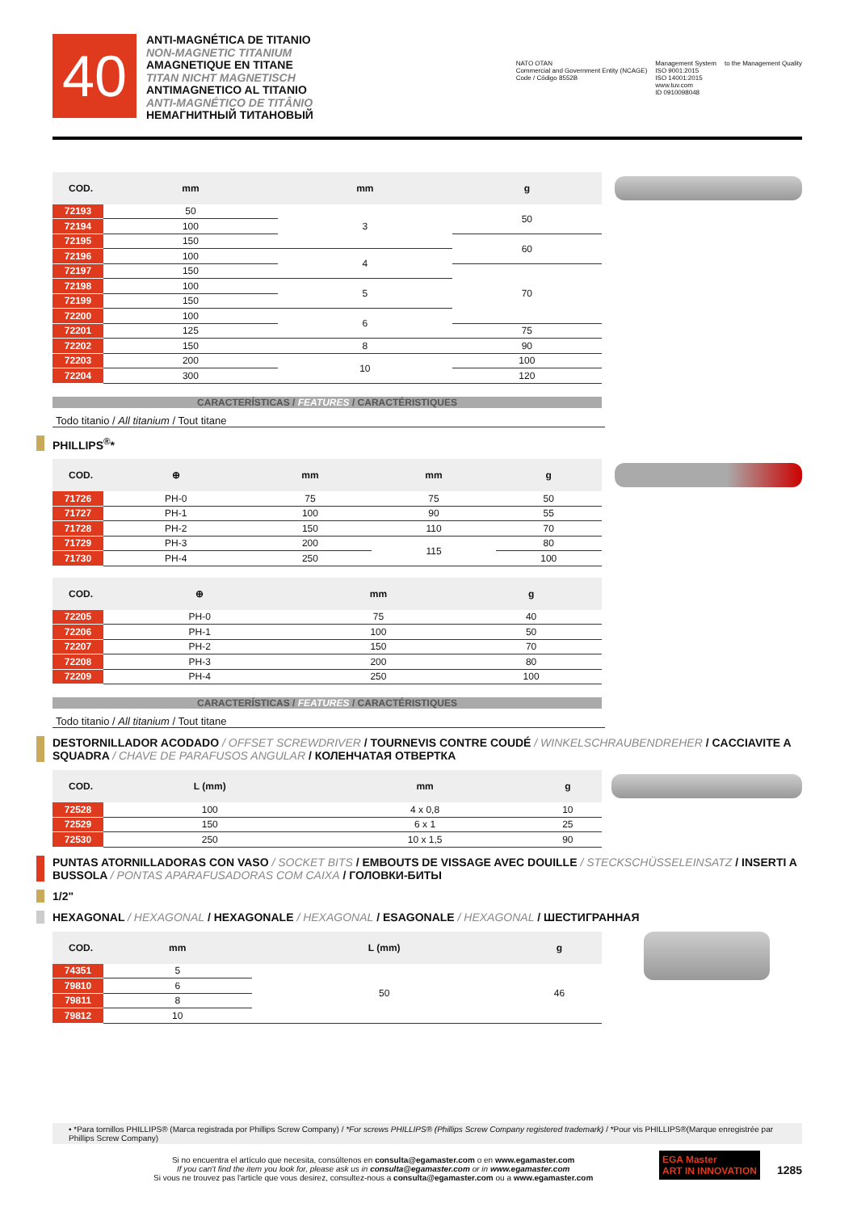40
ANTI-MAGNÉTICA DE TITANIO
NON-MAGNETIC TITANIUM
AMAGNETIQUE EN TITANE
TITAN NICHT MAGNETISCH
ANTIMAGNETICO AL TITANIO
ANTI-MAGNÉTICO DE TITÂNIO
НЕМАГНИТНЫЙ ТИТАНОВЫЙ
NATO OTAN
Commercial and Government Entity (NCAGE)
Code / Código 8552B
Management System
ISO 9001:2015
ISO 14001:2015
www.tuv.com
ID 0910098048
to the Management Quality
| COD. | mm | mm | g |
| --- | --- | --- | --- |
| 72193 | 50 | 3 | 50 |
| 72194 | 100 | | |
| 72195 | 150 | | 60 |
| 72196 | 100 | 4 | |
| 72197 | 150 | | 70 |
| 72198 | 100 | 5 | |
| 72199 | 150 | | |
| 72200 | 100 | 6 | |
| 72201 | 125 | | 75 |
| 72202 | 150 | 8 | 90 |
| 72203 | 200 | 10 | 100 |
| 72204 | 300 | | 120 |
CARACTERÍSTICAS / FEATURES / CARACTÉRISTIQUES
Todo titanio / All titanium / Tout titane
PHILLIPS<sup>®</sup>*
| COD. | ⊕ | mm | mm | g |
| --- | --- | --- | --- | --- |
| 71726 | PH-0 | 75 | 75 | 50 |
| 71727 | PH-1 | 100 | 90 | 55 |
| 71728 | PH-2 | 150 | 110 | 70 |
| 71729 | PH-3 | 200 | 115 | 80 |
| 71730 | PH-4 | 250 | | 100 |
| COD. | ⊕ | mm | g |
| --- | --- | --- | --- |
| 72205 | PH-0 | 75 | 40 |
| 72206 | PH-1 | 100 | 50 |
| 72207 | PH-2 | 150 | 70 |
| 72208 | PH-3 | 200 | 80 |
| 72209 | PH-4 | 250 | 100 |
CARACTERÍSTICAS / FEATURES / CARACTÉRISTIQUES
Todo titanio / All titanium / Tout titane
DESTORNILLADOR ACODADO / OFFSET SCREWDRIVER / TOURNEVIS CONTRE COUDÉ / WINKELSCHRAUBENDREHER / CACCIAVITE A SQUADRA / CHAVE DE PARAFUSOS ANGULAR / КОЛЕНЧАТАЯ ОТВЕРТКА
| COD. | L (mm) | mm | g |
| --- | --- | --- | --- |
| 72528 | 100 | 4 x 0,8 | 10 |
| 72529 | 150 | 6 x 1 | 25 |
| 72530 | 250 | 10 x 1,5 | 90 |
PUNTAS ATORNILLADORAS CON VASO / SOCKET BITS / EMBOUTS DE VISSAGE AVEC DOUILLE / STECKSCHÜSSELEINSATZ / INSERTI A BUSSOLA / PONTAS APARAFUSADORAS COM CAIXA / ГОЛОВКИ-БИТЫ
1/2"
HEXAGONAL / HEXAGONAL / HEXAGONALE / HEXAGONAL / ESAGONALE / HEXAGONAL / ШЕСТИГРАННАЯ
| COD. | mm | L (mm) | g |
| --- | --- | --- | --- |
| 74351 | 5 | 50 | 46 |
| 79810 | 6 | | |
| 79811 | 8 | | |
| 79812 | 10 | | |
• *Para tornillos PHILLIPS® (Marca registrada por Phillips Screw Company) / *For screws PHILLIPS® (Phillips Screw Company registered trademark) / *Pour vis PHILLIPS®(Marque enregistrée par Phillips Screw Company)
Si no encuentra el artículo que necesita, consúltenos en consulta@egamaster.com o en www.egamaster.com
If you can't find the item you look for, please ask us in consulta@egamaster.com or in www.egamaster.com
Si vous ne trouvez pas l'article que vous desirez, consultez-nous a consulta@egamaster.com ou a www.egamaster.com
EGA Master
ART IN INNOVATION
1285